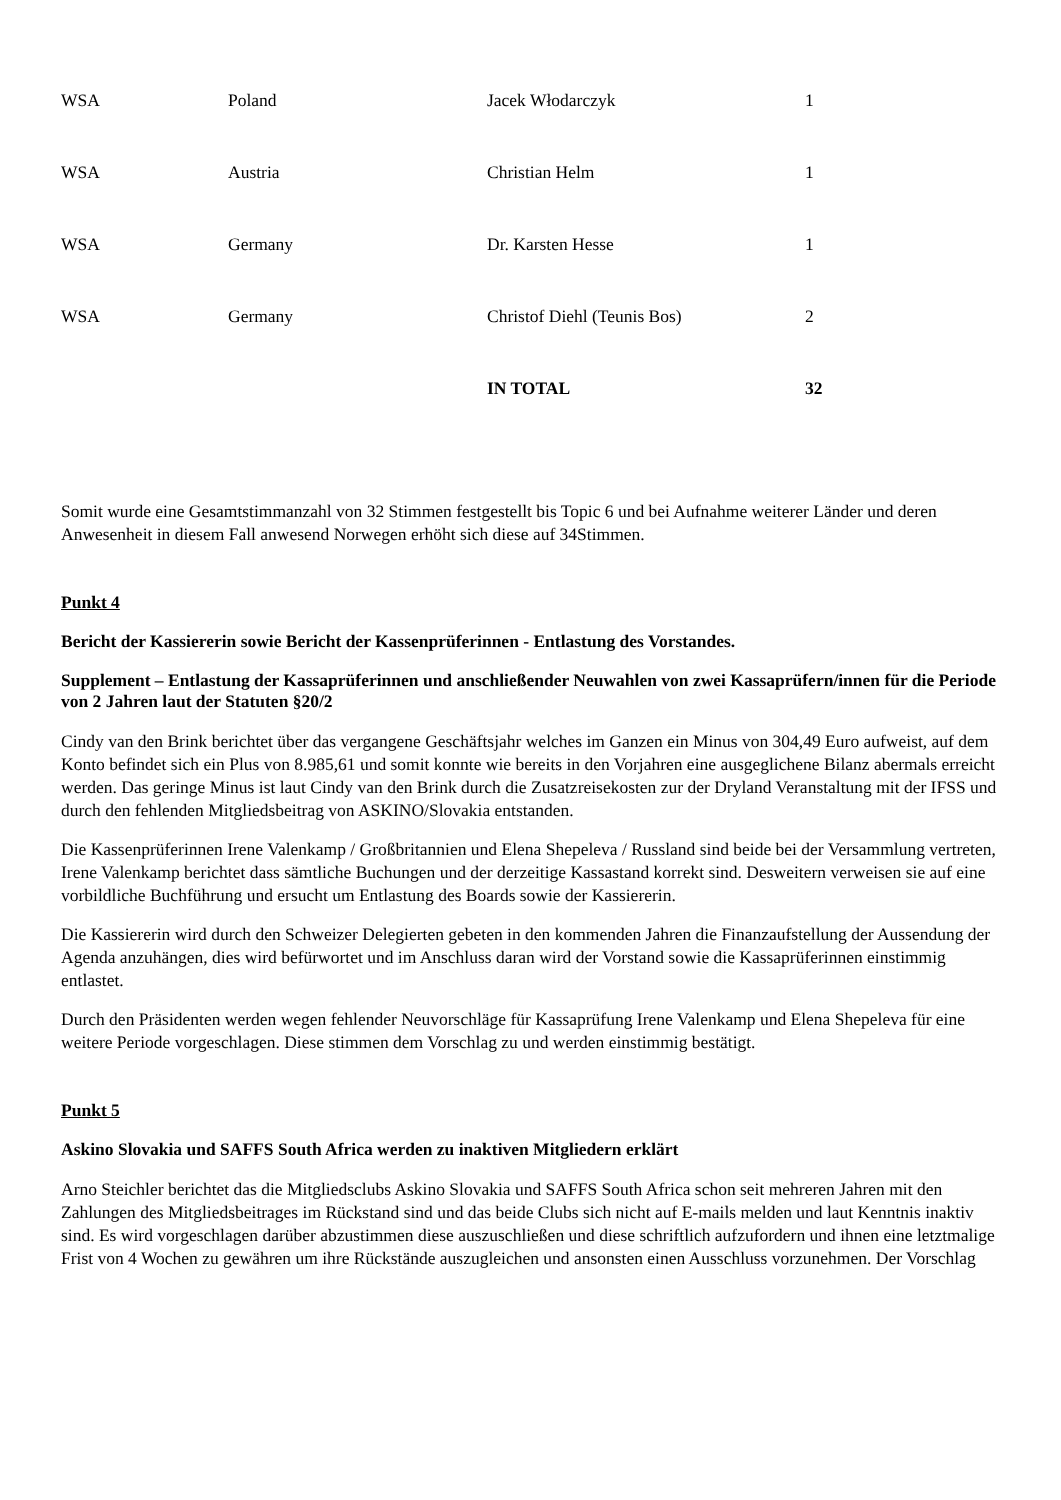| WSA | Poland | Jacek Włodarczyk | 1 |
| WSA | Austria | Christian Helm | 1 |
| WSA | Germany | Dr. Karsten Hesse | 1 |
| WSA | Germany | Christof Diehl (Teunis Bos) | 2 |
| | | IN TOTAL | 32 |
Somit wurde eine Gesamtstimmanzahl von 32 Stimmen festgestellt bis Topic 6 und bei Aufnahme weiterer Länder und deren Anwesenheit in diesem Fall anwesend Norwegen erhöht sich diese auf 34Stimmen.
Punkt 4
Bericht der Kassiererin sowie Bericht der Kassenprüferinnen - Entlastung des Vorstandes.
Supplement – Entlastung der Kassaprüferinnen und anschließender Neuwahlen von zwei Kassaprüfern/innen für die Periode von 2 Jahren laut der Statuten §20/2
Cindy van den Brink berichtet über das vergangene Geschäftsjahr welches im Ganzen ein Minus von 304,49 Euro aufweist, auf dem Konto befindet sich ein Plus von 8.985,61 und somit konnte wie bereits in den Vorjahren eine ausgeglichene Bilanz abermals erreicht werden. Das geringe Minus ist laut Cindy van den Brink durch die Zusatzreisekosten zur der Dryland Veranstaltung mit der IFSS und durch den fehlenden Mitgliedsbeitrag von ASKINO/Slovakia entstanden.
Die Kassenprüferinnen Irene Valenkamp / Großbritannien und Elena Shepeleva / Russland sind beide bei der Versammlung vertreten, Irene Valenkamp berichtet dass sämtliche Buchungen und der derzeitige Kassastand korrekt sind. Desweitern verweisen sie auf eine vorbildliche Buchführung und ersucht um Entlastung des Boards sowie der Kassiererin.
Die Kassiererin wird durch den Schweizer Delegierten gebeten in den kommenden Jahren die Finanzaufstellung der Aussendung der Agenda anzuhängen, dies wird befürwortet und im Anschluss daran wird der Vorstand sowie die Kassaprüferinnen einstimmig entlastet.
Durch den Präsidenten werden wegen fehlender Neuvorschläge für Kassaprüfung Irene Valenkamp und Elena Shepeleva für eine weitere Periode vorgeschlagen. Diese stimmen dem Vorschlag zu und werden einstimmig bestätigt.
Punkt 5
Askino Slovakia und SAFFS South Africa werden zu inaktiven Mitgliedern erklärt
Arno Steichler berichtet das die Mitgliedsclubs Askino Slovakia und SAFFS South Africa schon seit mehreren Jahren mit den Zahlungen des Mitgliedsbeitrages im Rückstand sind und das beide Clubs sich nicht auf E-mails melden und laut Kenntnis inaktiv sind. Es wird vorgeschlagen darüber abzustimmen diese auszuschließen und diese schriftlich aufzufordern und ihnen eine letztmalige Frist von 4 Wochen zu gewähren um ihre Rückstände auszugleichen und ansonsten einen Ausschluss vorzunehmen. Der Vorschlag